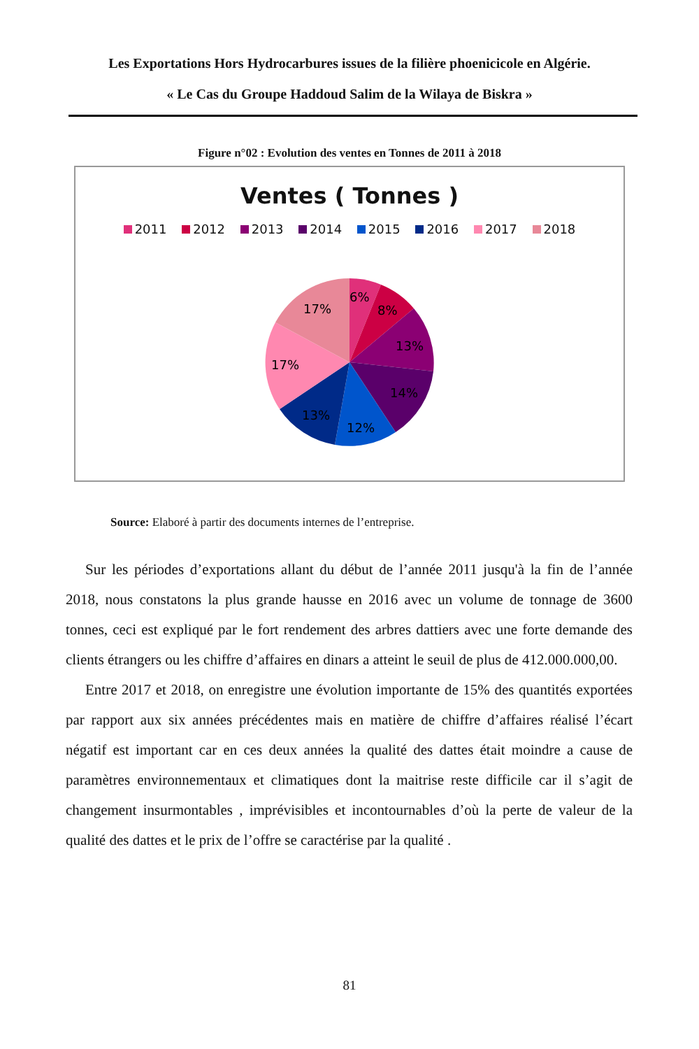Les Exportations Hors Hydrocarbures issues de la filière phoenicicole en Algérie.
« Le Cas du Groupe Haddoud Salim de la Wilaya de Biskra »
Figure n°02 : Evolution des ventes en Tonnes de 2011 à 2018
Ventes ( Tonnes )
2011 2012 2013 2014 2015 2016 2017 2018
6%
8%
13%
14%
12%
13%
17%
17%
Source: Elaboré à partir des documents internes de l’entreprise.
Sur les périodes d’exportations allant du début de l’année 2011 jusqu'à la fin de l’année 2018, nous constatons la plus grande hausse en 2016 avec un volume de tonnage de 3600 tonnes, ceci est expliqué par le fort rendement des arbres dattiers avec une forte demande des clients étrangers ou les chiffre d’affaires en dinars a atteint le seuil de plus de 412.000.000,00.
Entre 2017 et 2018, on enregistre une évolution importante de 15% des quantités exportées par rapport aux six années précédentes mais en matière de chiffre d’affaires réalisé l’écart négatif est important car en ces deux années la qualité des dattes était moindre a cause de paramètres environnementaux et climatiques dont la maitrise reste difficile car il s’agit de changement insurmontables , imprévisibles et incontournables d’où la perte de valeur de la qualité des dattes et le prix de l’offre se caractérise par la qualité .
81